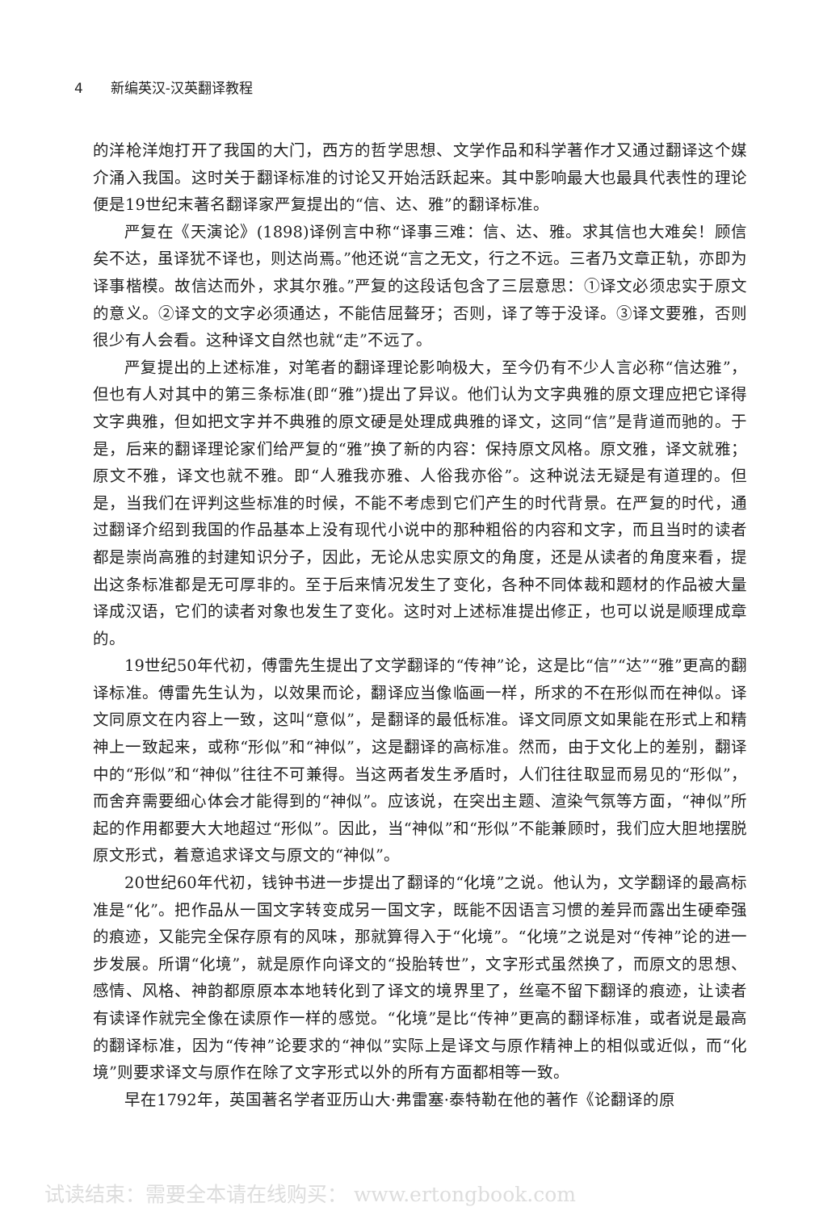4 新编英汉-汉英翻译教程
的洋枪洋炮打开了我国的大门，西方的哲学思想、文学作品和科学著作才又通过翻译这个媒介涌入我国。这时关于翻译标准的讨论又开始活跃起来。其中影响最大也最具代表性的理论便是19世纪末著名翻译家严复提出的“信、达、雅”的翻译标准。
严复在《天演论》(1898)译例言中称“译事三难：信、达、雅。求其信也大难矣！顾信矣不达，虽译犹不译也，则达尚焉。”他还说“言之无文，行之不远。三者乃文章正轨，亦即为译事楷模。故信达而外，求其尔雅。”严复的这段话包含了三层意思：①译文必须忠实于原文的意义。②译文的文字必须通达，不能佶屈聱牙；否则，译了等于没译。③译文要雅，否则很少有人会看。这种译文自然也就“走”不远了。
严复提出的上述标准，对笔者的翻译理论影响极大，至今仍有不少人言必称“信达雅”，但也有人对其中的第三条标准(即“雅”)提出了异议。他们认为文字典雅的原文理应把它译得文字典雅，但如把文字并不典雅的原文硬是处理成典雅的译文，这同“信”是背道而驰的。于是，后来的翻译理论家们给严复的“雅”换了新的内容：保持原文风格。原文雅，译文就雅；原文不雅，译文也就不雅。即“人雅我亦雅、人俗我亦俗”。这种说法无疑是有道理的。但是，当我们在评判这些标准的时候，不能不考虑到它们产生的时代背景。在严复的时代，通过翻译介绍到我国的作品基本上没有现代小说中的那种粗俗的内容和文字，而且当时的读者都是崇尚高雅的封建知识分子，因此，无论从忠实原文的角度，还是从读者的角度来看，提出这条标准都是无可厚非的。至于后来情况发生了变化，各种不同体裁和题材的作品被大量译成汉语，它们的读者对象也发生了变化。这时对上述标准提出修正，也可以说是顺理成章的。
19世纪50年代初，傅雷先生提出了文学翻译的“传神”论，这是比“信”“达”“雅”更高的翻译标准。傅雷先生认为，以效果而论，翻译应当像临画一样，所求的不在形似而在神似。译文同原文在内容上一致，这叫“意似”，是翻译的最低标准。译文同原文如果能在形式上和精神上一致起来，或称“形似”和“神似”，这是翻译的高标准。然而，由于文化上的差别，翻译中的“形似”和“神似”往往不可兼得。当这两者发生矛盾时，人们往往取显而易见的“形似”，而舍弃需要细心体会才能得到的“神似”。应该说，在突出主题、渲染气氛等方面，“神似”所起的作用都要大大地超过“形似”。因此，当“神似”和“形似”不能兼顾时，我们应大胆地摆脱原文形式，着意追求译文与原文的“神似”。
20世纪60年代初，钱钟书进一步提出了翻译的“化境”之说。他认为，文学翻译的最高标准是“化”。把作品从一国文字转变成另一国文字，既能不因语言习惯的差异而露出生硬牵强的痕迹，又能完全保存原有的风味，那就算得入于“化境”。“化境”之说是对“传神”论的进一步发展。所谓“化境”，就是原作向译文的“投胎转世”，文字形式虽然换了，而原文的思想、感情、风格、神韵都原原本本地转化到了译文的境界里了，丝毫不留下翻译的痕迹，让读者有读译作就完全像在读原作一样的感觉。“化境”是比“传神”更高的翻译标准，或者说是最高的翻译标准，因为“传神”论要求的“神似”实际上是译文与原作精神上的相似或近似，而“化境”则要求译文与原作在除了文字形式以外的所有方面都相等一致。
早在1792年，英国著名学者亚历山大·弗雷塞·泰特勒在他的著作《论翻译的原
试读结束：需要全本请在线购买： www.ertongbook.com